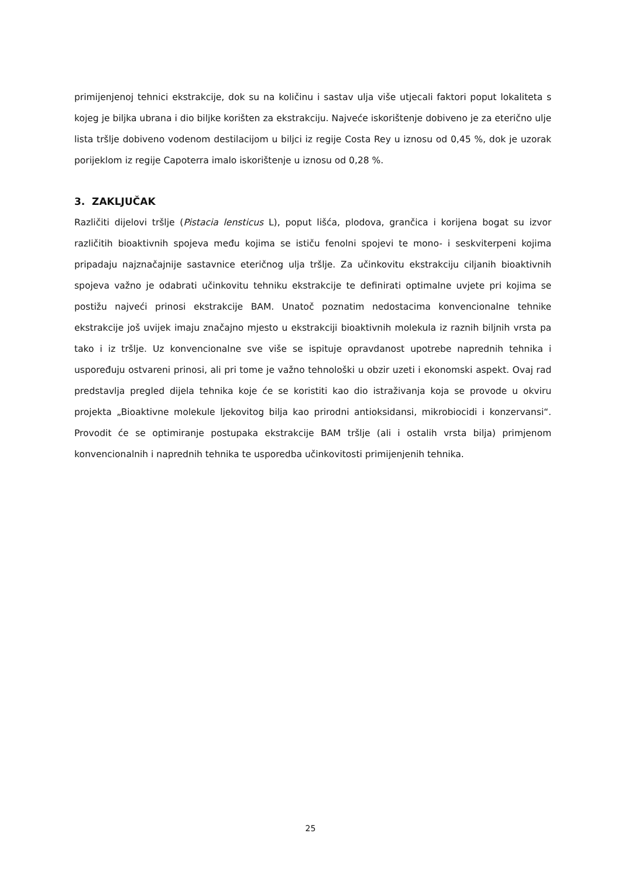primijenjenoj tehnici ekstrakcije, dok su na količinu i sastav ulja više utjecali faktori poput lokaliteta s kojeg je biljka ubrana i dio biljke korišten za ekstrakciju. Najveće iskorištenje dobiveno je za eterično ulje lista tršlje dobiveno vodenom destilacijom u biljci iz regije Costa Rey u iznosu od 0,45 %, dok je uzorak porijeklom iz regije Capoterra imalo iskorištenje u iznosu od 0,28 %.
3. ZAKLJUČAK
Različiti dijelovi tršlje (Pistacia lensticus L), poput lišća, plodova, grančica i korijena bogat su izvor različitih bioaktivnih spojeva među kojima se ističu fenolni spojevi te mono- i seskviterpeni kojima pripadaju najznačajnije sastavnice eteričnog ulja tršlje. Za učinkovitu ekstrakciju ciljanih bioaktivnih spojeva važno je odabrati učinkovitu tehniku ekstrakcije te definirati optimalne uvjete pri kojima se postižu najveći prinosi ekstrakcije BAM. Unatoč poznatim nedostacima konvencionalne tehnike ekstrakcije još uvijek imaju značajno mjesto u ekstrakciji bioaktivnih molekula iz raznih biljnih vrsta pa tako i iz tršlje. Uz konvencionalne sve više se ispituje opravdanost upotrebe naprednih tehnika i uspoređuju ostvareni prinosi, ali pri tome je važno tehnološki u obzir uzeti i ekonomski aspekt. Ovaj rad predstavlja pregled dijela tehnika koje će se koristiti kao dio istraživanja koja se provode u okviru projekta „Bioaktivne molekule ljekovitog bilja kao prirodni antioksidansi, mikrobiocidi i konzervansi“. Provodit će se optimiranje postupaka ekstrakcije BAM tršlje (ali i ostalih vrsta bilja) primjenom konvencionalnih i naprednih tehnika te usporedba učinkovitosti primijenjenih tehnika.
25